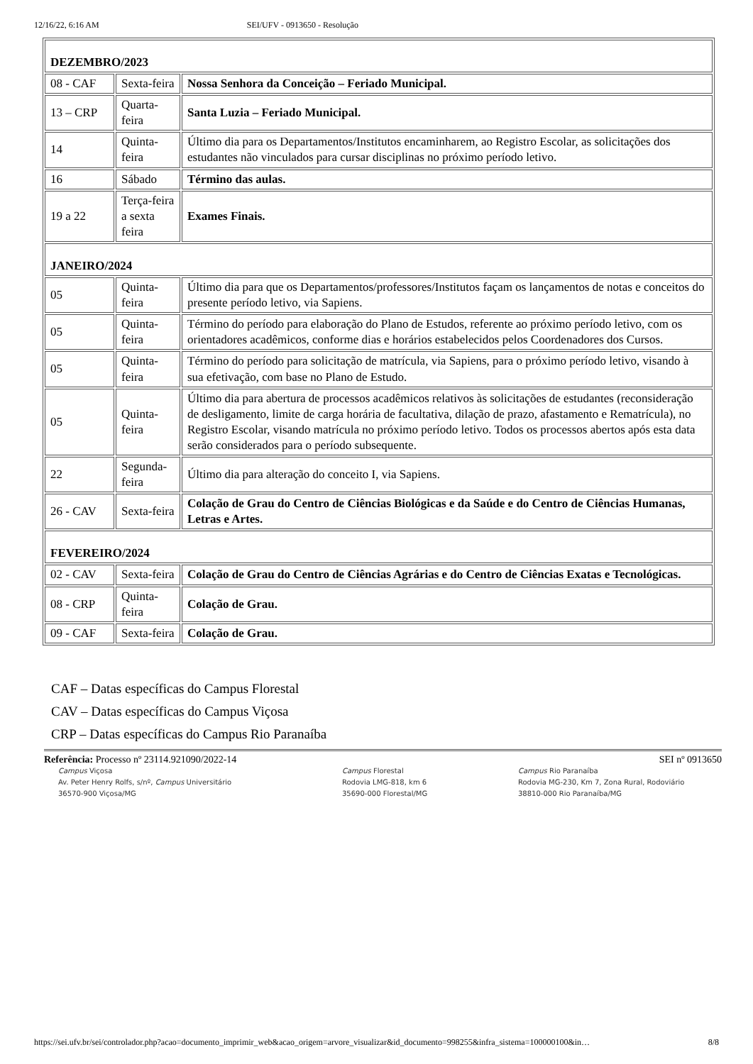12/16/22, 6:16 AM SEI/UFV - 0913650 - Resolução
| DEZEMBRO/2023 | | |
| 08 - CAF | Sexta-feira | Nossa Senhora da Conceição – Feriado Municipal. |
| 13 – CRP | Quarta-feira | Santa Luzia – Feriado Municipal. |
| 14 | Quinta-feira | Último dia para os Departamentos/Institutos encaminharem, ao Registro Escolar, as solicitações dos estudantes não vinculados para cursar disciplinas no próximo período letivo. |
| 16 | Sábado | Término das aulas. |
| 19 a 22 | Terça-feira a sexta feira | Exames Finais. |
| JANEIRO/2024 | | |
| 05 | Quinta-feira | Último dia para que os Departamentos/professores/Institutos façam os lançamentos de notas e conceitos do presente período letivo, via Sapiens. |
| 05 | Quinta-feira | Término do período para elaboração do Plano de Estudos, referente ao próximo período letivo, com os orientadores acadêmicos, conforme dias e horários estabelecidos pelos Coordenadores dos Cursos. |
| 05 | Quinta-feira | Término do período para solicitação de matrícula, via Sapiens, para o próximo período letivo, visando à sua efetivação, com base no Plano de Estudo. |
| 05 | Quinta-feira | Último dia para abertura de processos acadêmicos relativos às solicitações de estudantes (reconsideração de desligamento, limite de carga horária de facultativa, dilação de prazo, afastamento e Rematrícula), no Registro Escolar, visando matrícula no próximo período letivo. Todos os processos abertos após esta data serão considerados para o período subsequente. |
| 22 | Segunda-feira | Último dia para alteração do conceito I, via Sapiens. |
| 26 - CAV | Sexta-feira | Colação de Grau do Centro de Ciências Biológicas e da Saúde e do Centro de Ciências Humanas, Letras e Artes. |
| FEVEREIRO/2024 | | |
| 02 - CAV | Sexta-feira | Colação de Grau do Centro de Ciências Agrárias e do Centro de Ciências Exatas e Tecnológicas. |
| 08 - CRP | Quinta-feira | Colação de Grau. |
| 09 - CAF | Sexta-feira | Colação de Grau. |
CAF – Datas específicas do Campus Florestal
CAV – Datas específicas do Campus Viçosa
CRP – Datas específicas do Campus Rio Paranaíba
Referência: Processo nº 23114.921090/2022-14 SEI nº 0913650
Campus Viçosa
Av. Peter Henry Rolfs, s/nº, Campus Universitário
36570-900 Viçosa/MG
Campus Florestal
Rodovia LMG-818, km 6
35690-000 Florestal/MG
Campus Rio Paranaíba
Rodovia MG-230, Km 7, Zona Rural, Rodoviário
38810-000 Rio Paranaíba/MG
https://sei.ufv.br/sei/controlador.php?acao=documento_imprimir_web&acao_origem=arvore_visualizar&id_documento=998255&infra_sistema=100000100&in… 8/8